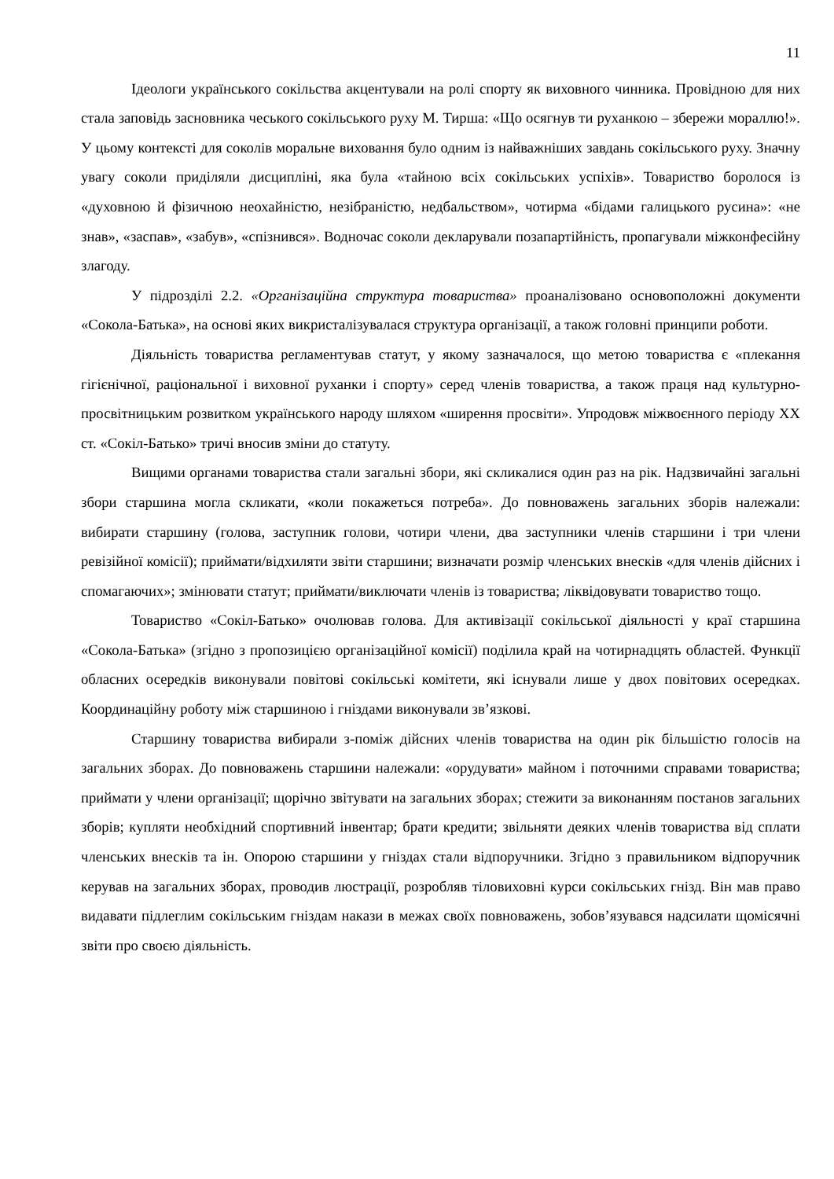11
Ідеологи українського сокільства акцентували на ролі спорту як виховного чинника. Провідною для них стала заповідь засновника чеського сокільського руху М. Тирша: «Що осягнув ти руханкою – збережи мораллю!». У цьому контексті для соколів моральне виховання було одним із найважніших завдань сокільського руху. Значну увагу соколи приділяли дисципліні, яка була «тайною всіх сокільських успіхів». Товариство боролося із «духовною й фізичною неохайністю, незібраністю, недбальством», чотирма «бідами галицького русина»: «не знав», «заспав», «забув», «спізнився». Водночас соколи декларували позапартійність, пропагували міжконфесійну злагоду.
У підрозділі 2.2. «Організаційна структура товариства» проаналізовано основоположні документи «Сокола-Батька», на основі яких викристалізувалася структура організації, а також головні принципи роботи.
Діяльність товариства регламентував статут, у якому зазначалося, що метою товариства є «плекання гігієнічної, раціональної і виховної руханки і спорту» серед членів товариства, а також праця над культурно-просвітницьким розвитком українського народу шляхом «ширення просвіти». Упродовж міжвоєнного періоду ХХ ст. «Сокіл-Батько» тричі вносив зміни до статуту.
Вищими органами товариства стали загальні збори, які скликалися один раз на рік. Надзвичайні загальні збори старшина могла скликати, «коли покажеться потреба». До повноважень загальних зборів належали: вибирати старшину (голова, заступник голови, чотири члени, два заступники членів старшини і три члени ревізійної комісії); приймати/відхиляти звіти старшини; визначати розмір членських внесків «для членів дійсних і спомагаючих»; змінювати статут; приймати/виключати членів із товариства; ліквідовувати товариство тощо.
Товариство «Сокіл-Батько» очолював голова. Для активізації сокільської діяльності у краї старшина «Сокола-Батька» (згідно з пропозицією організаційної комісії) поділила край на чотирнадцять областей. Функції обласних осередків виконували повітові сокільські комітети, які існували лише у двох повітових осередках. Координаційну роботу між старшиною і гніздами виконували зв’язкові.
Старшину товариства вибирали з-поміж дійсних членів товариства на один рік більшістю голосів на загальних зборах. До повноважень старшини належали: «орудувати» майном і поточними справами товариства; приймати у члени організації; щорічно звітувати на загальних зборах; стежити за виконанням постанов загальних зборів; купляти необхідний спортивний інвентар; брати кредити; звільняти деяких членів товариства від сплати членських внесків та ін. Опорою старшини у гніздах стали відпоручники. Згідно з правильником відпоручник керував на загальних зборах, проводив люстрації, розробляв тіловиховні курси сокільських гнізд. Він мав право видавати підлеглим сокільським гніздам накази в межах своїх повноважень, зобов’язувався надсилати щомісячні звіти про своєю діяльність.